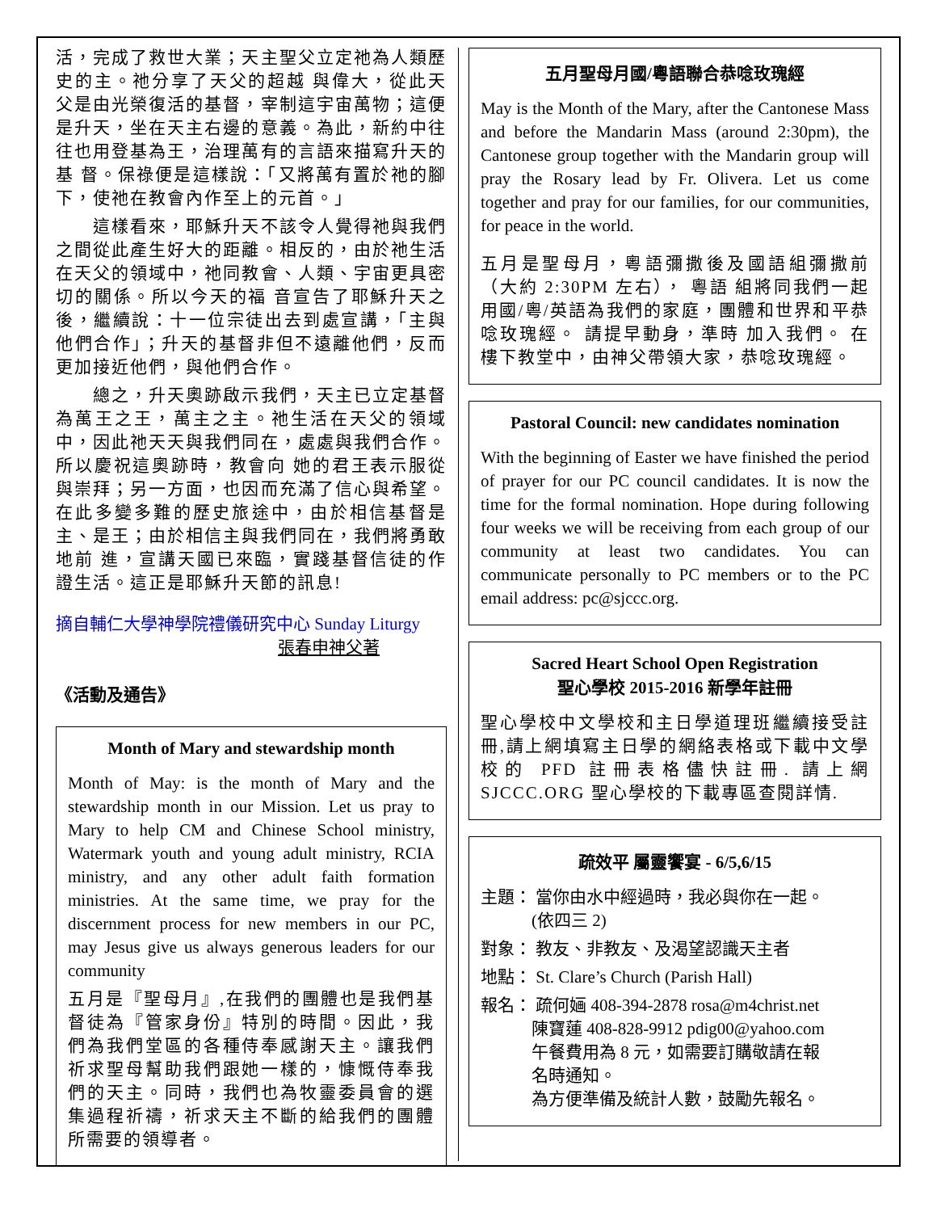活，完成了救世大業；天主聖父立定祂為人類歷史的主。祂分享了天父的超越 與偉大，從此天父是由光榮復活的基督，宰制這宇宙萬物；這便是升天，坐在天主右邊的意義。為此，新約中往往也用登基為王，治理萬有的言語來描寫升天的基 督。保祿便是這樣說：「又將萬有置於祂的腳下，使祂在教會內作至上的元首。」
  這樣看來，耶穌升天不該令人覺得祂與我們之間從此產生好大的距離。相反的，由於祂生活在天父的領域中，祂同教會、人類、宇宙更具密切的關係。所以今天的福 音宣告了耶穌升天之後，繼續說：十一位宗徒出去到處宣講，「主與他們合作」；升天的基督非但不遠離他們，反而更加接近他們，與他們合作。
  總之，升天奧跡啟示我們，天主已立定基督為萬王之王，萬主之主。祂生活在天父的領域中，因此祂天天與我們同在，處處與我們合作。所以慶祝這奧跡時，教會向 她的君王表示服從與崇拜；另一方面，也因而充滿了信心與希望。在此多變多難的歷史旅途中，由於相信基督是主、是王；由於相信主與我們同在，我們將勇敢地前 進，宣講天國已來臨，實踐基督信徒的作證生活。這正是耶穌升天節的訊息!
摘自輔仁大學神學院禮儀研究中心 Sunday Liturgy
張春申神父著
《活動及通告》
Month of Mary and stewardship month
Month of May: is the month of Mary and the stewardship month in our Mission. Let us pray to Mary to help CM and Chinese School ministry, Watermark youth and young adult ministry, RCIA ministry, and any other adult faith formation ministries. At the same time, we pray for the discernment process for new members in our PC, may Jesus give us always generous leaders for our community
五月是『聖母月』,在我們的團體也是我們基督徒為『管家身份』特別的時間。因此，我們為我們堂區的各種侍奉感謝天主。讓我們祈求聖母幫助我們跟她一樣的，慷慨侍奉我們的天主。同時，我們也為牧靈委員會的選集過程祈禱，祈求天主不斷的給我們的團體所需要的領導者。
五月聖母月國/粵語聯合恭唸玫瑰經
May is the Month of the Mary, after the Cantonese Mass and before the Mandarin Mass (around 2:30pm), the Cantonese group together with the Mandarin group will pray the Rosary lead by Fr. Olivera. Let us come together and pray for our families, for our communities, for peace in the world.
五月是聖母月，粵語彌撒後及國語組彌撒前（大約 2:30PM 左右）， 粵語 組將同我們一起用國/粵/英語為我們的家庭，團體和世界和平恭唸玫瑰經。 請提早動身，準時 加入我們。 在樓下教堂中，由神父帶領大家，恭唸玫瑰經。
Pastoral Council: new candidates nomination
With the beginning of Easter we have finished the period of prayer for our PC council candidates. It is now the time for the formal nomination. Hope during following four weeks we will be receiving from each group of our community at least two candidates. You can communicate personally to PC members or to the PC email address: pc@sjccc.org.
Sacred Heart School Open Registration
聖心學校 2015-2016 新學年註冊
聖心學校中文學校和主日學道理班繼續接受註冊,請上網填寫主日學的網絡表格或下載中文學校的 PFD 註冊表格儘快註冊. 請上網 SJCCC.ORG 聖心學校的下載專區查閱詳情.
疏效平 屬靈饗宴 - 6/5,6/15
主題： 當你由水中經過時，我必與你在一起。
   (依四三 2)
對象： 教友、非教友、及渴望認識天主者
地點： St. Clare’s Church (Parish Hall)
報名： 疏何婳 408-394-2878 rosa@m4christ.net
   陳寶蓮 408-828-9912 pdig00@yahoo.com
   午餐費用為 8 元，如需要訂購敬請在報
   名時通知。
   為方便準備及統計人數，鼓勵先報名。